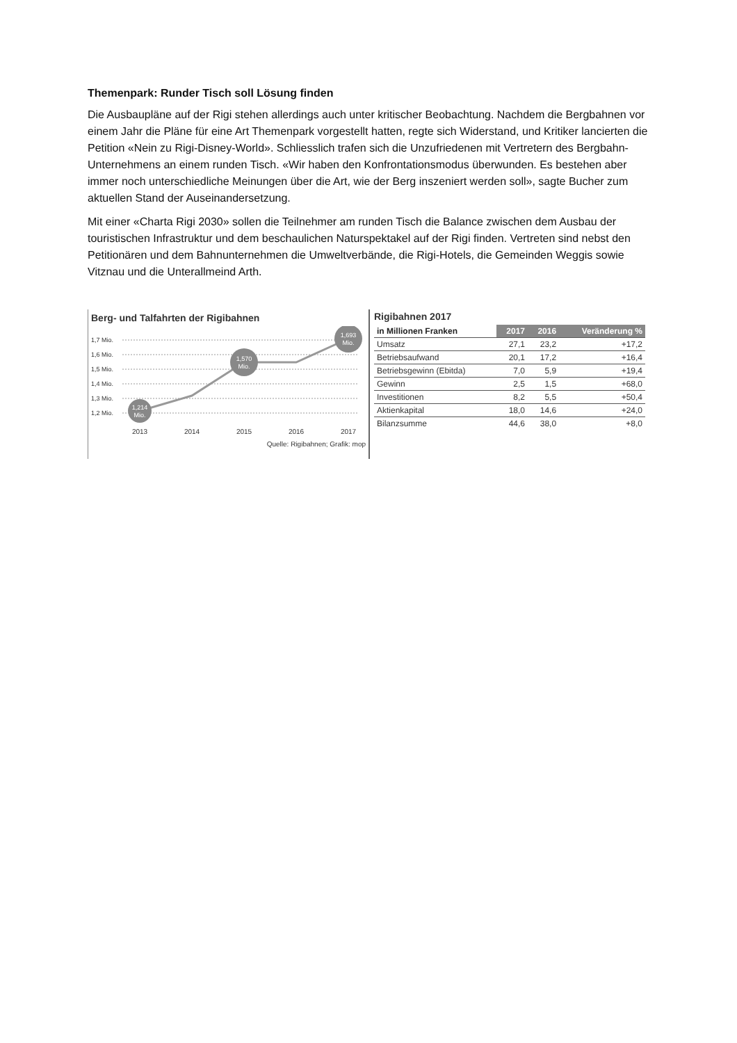Themenpark: Runder Tisch soll Lösung finden
Die Ausbaupläne auf der Rigi stehen allerdings auch unter kritischer Beobachtung. Nachdem die Bergbahnen vor einem Jahr die Pläne für eine Art Themenpark vorgestellt hatten, regte sich Widerstand, und Kritiker lancierten die Petition «Nein zu Rigi-Disney-World». Schliesslich trafen sich die Unzufriedenen mit Vertretern des Bergbahn-Unternehmens an einem runden Tisch. «Wir haben den Konfrontationsmodus überwunden. Es bestehen aber immer noch unterschiedliche Meinungen über die Art, wie der Berg inszeniert werden soll», sagte Bucher zum aktuellen Stand der Auseinandersetzung.
Mit einer «Charta Rigi 2030» sollen die Teilnehmer am runden Tisch die Balance zwischen dem Ausbau der touristischen Infrastruktur und dem beschaulichen Naturspektakel auf der Rigi finden. Vertreten sind nebst den Petitionären und dem Bahnunternehmen die Umweltverbände, die Rigi-Hotels, die Gemeinden Weggis sowie Vitznau und die Unterallmeind Arth.
Berg- und Talfahrten der Rigibahnen
1,7 Mio.
1,6 Mio.
1,5 Mio.
1,4 Mio.
1,3 Mio.
1,2 Mio.
1,214
Mio.
1,570
Mio.
1,693
Mio.
2013
2014
2015
2016
2017
Quelle: Rigibahnen; Grafik: mop
Rigibahnen 2017
| in Millionen Franken | 2017 | 2016 | Veränderung % |
| --- | --- | --- | --- |
| Umsatz | 27,1 | 23,2 | +17,2 |
| Betriebsaufwand | 20,1 | 17,2 | +16,4 |
| Betriebsgewinn (Ebitda) | 7,0 | 5,9 | +19,4 |
| Gewinn | 2,5 | 1,5 | +68,0 |
| Investitionen | 8,2 | 5,5 | +50,4 |
| Aktienkapital | 18,0 | 14,6 | +24,0 |
| Bilanzsumme | 44,6 | 38,0 | +8,0 |